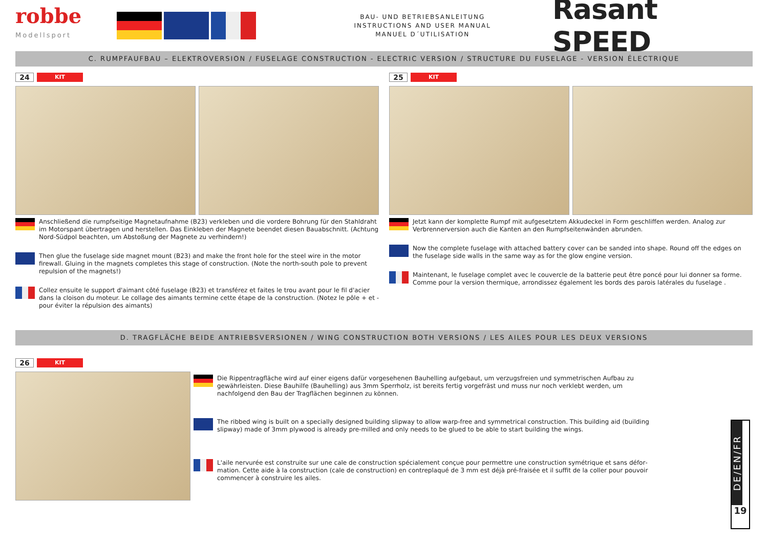robbe
Modellsport
BAU- UND BETRIEBSANLEITUNG
INSTRUCTIONS AND USER MANUAL
MANUEL D´UTILISATION
Rasant SPEED
C. RUMPFAUFBAU – ELEKTROVERSION / FUSELAGE CONSTRUCTION - ELECTRIC VERSION / STRUCTURE DU FUSELAGE - VERSION ÉLECTRIQUE
24 KIT
Anschließend die rumpfseitige Magnetaufnahme (B23) verkleben und die vordere Bohrung für den Stahl­draht im Motorspant übertragen und herstellen. Das Einkleben der Magnete beendet diesen Bauabschnitt. (Achtung Nord-Südpol beachten, um Abstoßung der Magnete zu verhindern!)
Then glue the fuselage side magnet mount (B23) and make the front hole for the steel wire in the motor firewall. Gluing in the magnets completes this stage of construction. (Note the north-south pole to prevent repulsion of the magnets!)
Collez ensuite le support d'aimant côté fuselage (B23) et transférez et faites le trou avant pour le fil d'acier dans la cloison du moteur. Le collage des aimants termine cette étape de la construction. (Notez le pôle + et - pour éviter la répulsion des aimants)
25 KIT
Jetzt kann der komplette Rumpf mit aufgesetztem Akkudeckel in Form geschliffen werden. Analog zur Verbrennerversion auch die Kanten an den Rumpfseitenwänden abrunden.
Now the complete fuselage with attached battery cover can be sanded into shape. Round off the edges on the fuselage side walls in the same way as for the glow engine version.
Maintenant, le fuselage complet avec le couvercle de la batterie peut être poncé pour lui donner sa forme. Comme pour la version thermique, arrondissez également les bords des parois latérales du fuselage .
D. TRAGFLÄCHE BEIDE ANTRIEBSVERSIONEN / WING CONSTRUCTION BOTH VERSIONS / LES AILES POUR LES DEUX VERSIONS
26 KIT
Die Rippentragfläche wird auf einer eigens dafür vorgesehenen Bauhelling aufgebaut, um verzugsfreien und symmetrischen Aufbau zu gewährleisten. Diese Bauhilfe (Bauhelling) aus 3mm Sperrholz, ist bereits fertig vorgefräst und muss nur noch verklebt werden, um nachfolgend den Bau der Tragflächen beginnen zu können.
The ribbed wing is built on a specially designed building slipway to allow warp-free and symmetrical construction. This building aid (building slipway) made of 3mm plywood is already pre-milled and only needs to be glued to be able to start building the wings.
L'aile nervurée est construite sur une cale de construction spécialement conçue pour permettre une construction symétrique et sans défor­mation. Cette aide à la construction (cale de construction) en contreplaqué de 3 mm est déjà pré-fraisée et il suffit de la coller pour pouvoir commencer à construire les ailes.
DE/EN/FR
19